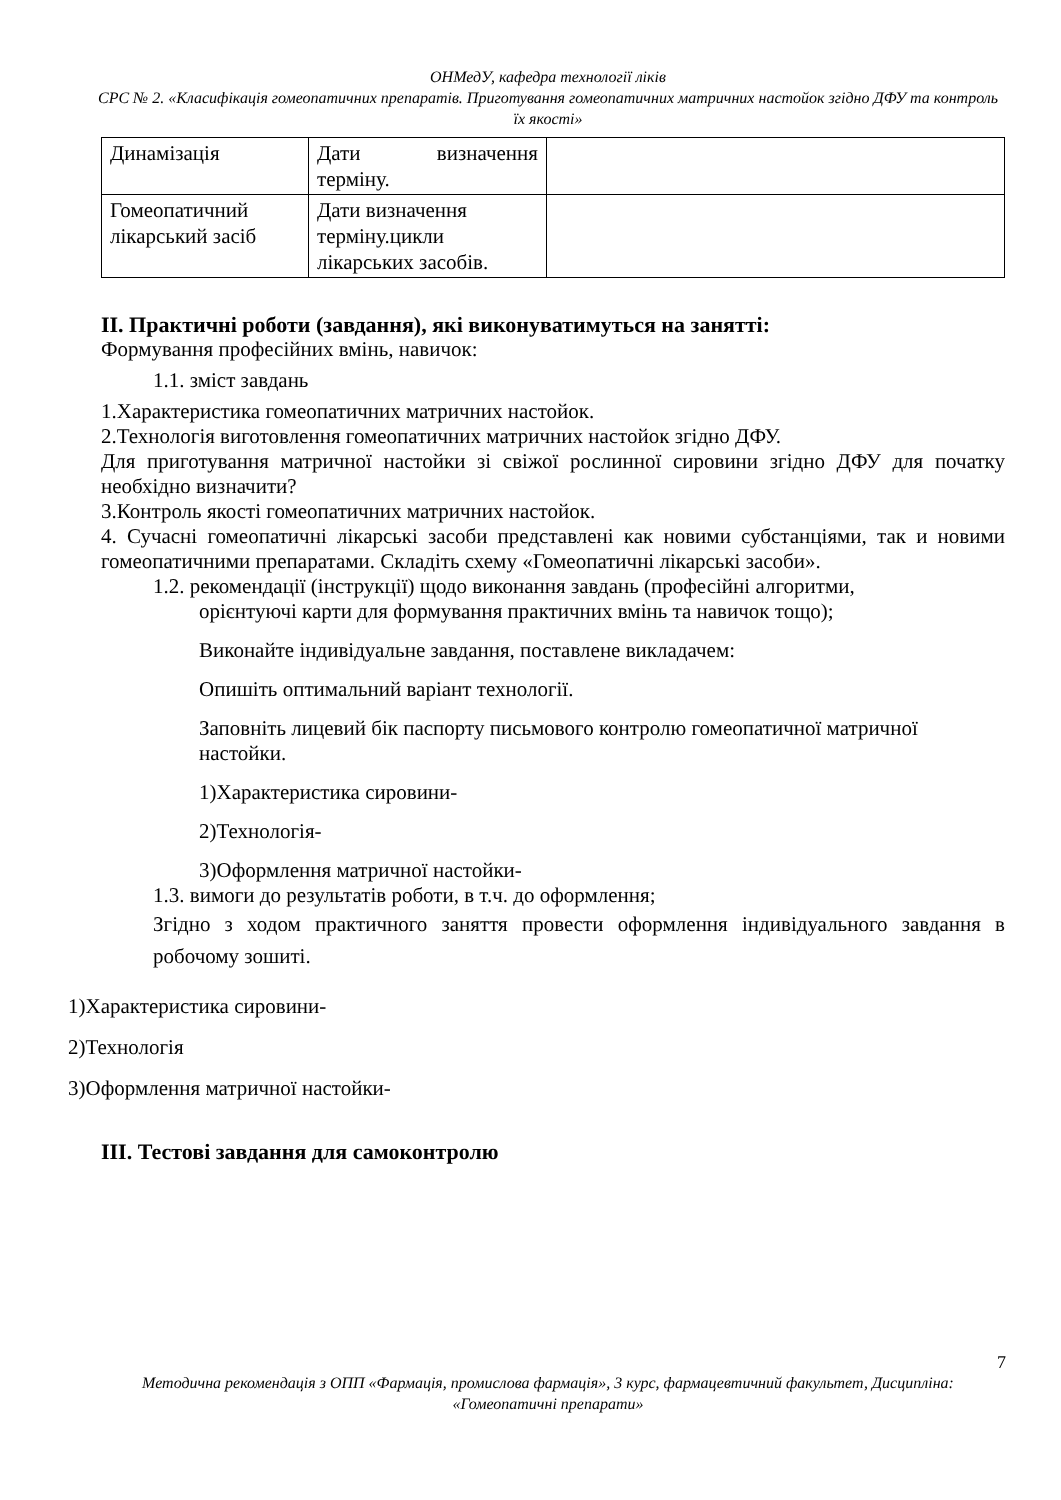ОНМедУ, кафедра технології ліків
СРС № 2. «Класифікація гомеопатичних препаратів. Приготування гомеопатичних матричних настойок згідно ДФУ та контроль їх якості»
| Динамізація | Дати визначення терміну. | |
| Гомеопатичний лікарський засіб | Дати визначення терміну.цикли лікарських засобів. | |
ІІ. Практичні роботи (завдання), які виконуватимуться на занятті:
Формування професійних вмінь, навичок:
1.1. зміст завдань
1.Характеристика гомеопатичних матричних настойок.
2.Технологія виготовлення гомеопатичних матричних настойок згідно ДФУ.
Для приготування матричної настойки зі свіжої рослинної сировини згідно ДФУ для початку необхідно визначити?
3.Контроль якості гомеопатичних матричних настойок.
4. Сучасні гомеопатичні лікарські засоби представлені как новими субстанціями, так и новими гомеопатичними препаратами. Складіть схему «Гомеопатичні лікарські засоби».
1.2. рекомендації (інструкції) щодо виконання завдань (професійні алгоритми,
орієнтуючі карти для формування практичних вмінь та навичок тощо);
Виконайте індивідуальне завдання, поставлене викладачем:
Опишіть оптимальний варіант технології.
Заповніть лицевий бік паспорту письмового контролю гомеопатичної матричної настойки.
1)Характеристика сировини-
2)Технологія-
3)Оформлення матричної настойки-
1.3. вимоги до результатів роботи, в т.ч. до оформлення;
Згідно з ходом практичного заняття провести оформлення індивідуального завдання в робочому зошиті.
1)Характеристика сировини-
2)Технологія
3)Оформлення матричної настойки-
ІІІ. Тестові завдання для самоконтролю
7
Методична рекомендація з ОПП «Фармація, промислова фармація», 3 курс, фармацевтичний факультет, Дисципліна: «Гомеопатичні препарати»